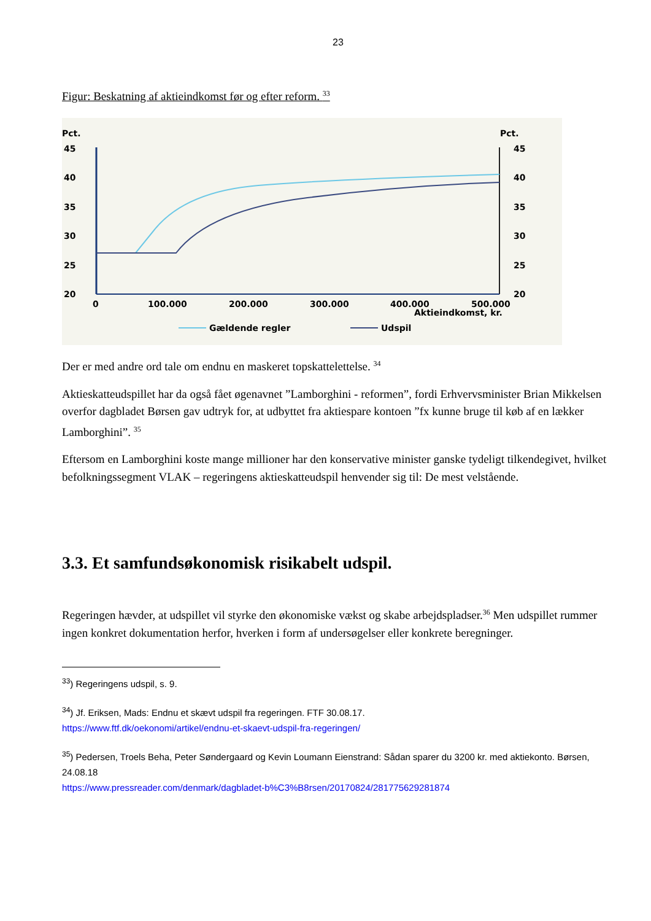23
Figur: Beskatning af aktieindkomst før og efter reform. <sup>33</sup>
Pct.
Pct.
45
40
35
30
25
20
45
40
35
30
25
20
0
100.000
200.000
300.000
400.000
500.000
Aktieindkomst, kr.
Gældende regler
Udspil
Der er med andre ord tale om endnu en maskeret topskattelettelse. <sup>34</sup>
Aktieskatteudspillet har da også fået øgenavnet ”Lamborghini - reformen”, fordi Erhvervsminister Brian Mikkelsen overfor dagbladet Børsen gav udtryk for, at udbyttet fra aktiespare kontoen ”fx kunne bruge til køb af en lækker Lamborghini”. <sup>35</sup>
Eftersom en Lamborghini koste mange millioner har den konservative minister ganske tydeligt tilkendegivet, hvilket befolkningssegment VLAK – regeringens aktieskatteudspil henvender sig til: De mest velstående.
3.3. Et samfundsøkonomisk risikabelt udspil.
Regeringen hævder, at udspillet vil styrke den økonomiske vækst og skabe arbejdspladser.<sup>36</sup> Men udspillet rummer ingen konkret dokumentation herfor, hverken i form af undersøgelser eller konkrete beregninger.
<sup>33</sup>) Regeringens udspil, s. 9.
<sup>34</sup>) Jf. Eriksen, Mads: Endnu et skævt udspil fra regeringen. FTF 30.08.17.
https://www.ftf.dk/oekonomi/artikel/endnu-et-skaevt-udspil-fra-regeringen/
<sup>35</sup>) Pedersen, Troels Beha, Peter Søndergaard og Kevin Loumann Eienstrand: Sådan sparer du 3200 kr. med aktiekonto. Børsen, 24.08.18
https://www.pressreader.com/denmark/dagbladet-b%C3%B8rsen/20170824/281775629281874